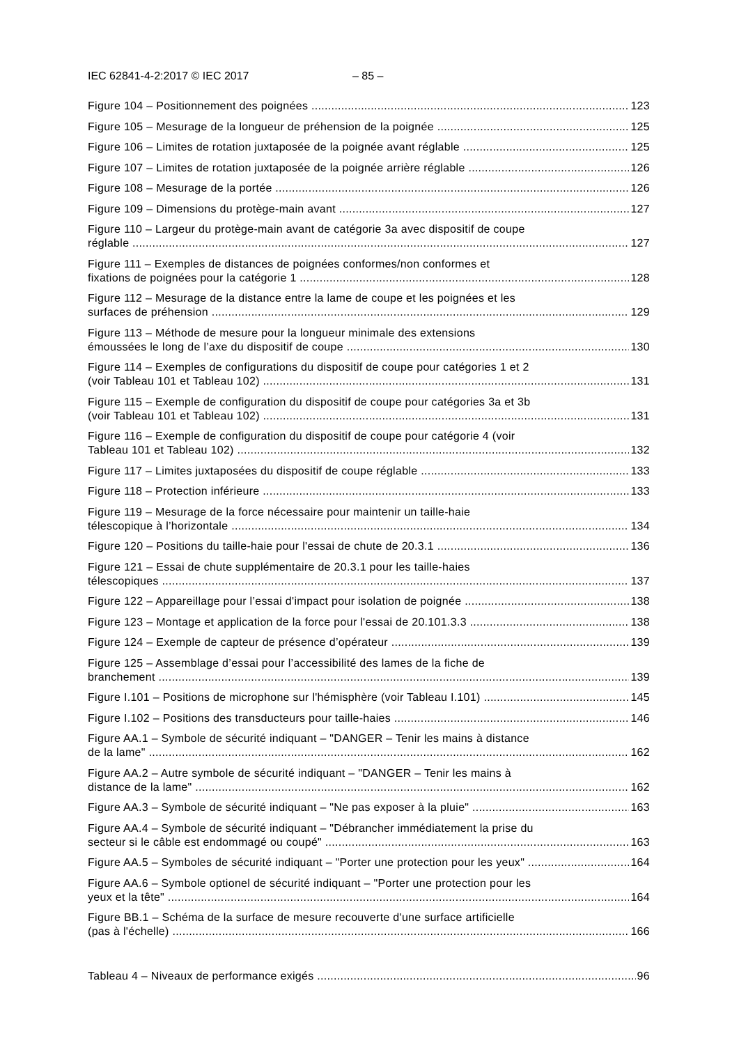IEC 62841-4-2:2017 © IEC 2017 – 85 –
Figure 104 – Positionnement des poignées
123
Figure 105 – Mesurage de la longueur de préhension de la poignée
125
Figure 106 – Limites de rotation juxtaposée de la poignée avant réglable
125
Figure 107 – Limites de rotation juxtaposée de la poignée arrière réglable
126
Figure 108 – Mesurage de la portée
126
Figure 109 – Dimensions du protège-main avant
127
Figure 110 – Largeur du protège-main avant de catégorie 3a avec dispositif de coupe
réglable
127
Figure 111 – Exemples de distances de poignées conformes/non conformes et
fixations de poignées pour la catégorie 1
128
Figure 112 – Mesurage de la distance entre la lame de coupe et les poignées et les
surfaces de préhension
129
Figure 113 – Méthode de mesure pour la longueur minimale des extensions
émoussées le long de l’axe du dispositif de coupe
130
Figure 114 – Exemples de configurations du dispositif de coupe pour catégories 1 et 2
(voir Tableau 101 et Tableau 102)
131
Figure 115 – Exemple de configuration du dispositif de coupe pour catégories 3a et 3b
(voir Tableau 101 et Tableau 102)
131
Figure 116 – Exemple de configuration du dispositif de coupe pour catégorie 4 (voir
Tableau 101 et Tableau 102)
132
Figure 117 – Limites juxtaposées du dispositif de coupe réglable
133
Figure 118 – Protection inférieure
133
Figure 119 – Mesurage de la force nécessaire pour maintenir un taille-haie
télescopique à l’horizontale
134
Figure 120 – Positions du taille-haie pour l'essai de chute de 20.3.1
136
Figure 121 – Essai de chute supplémentaire de 20.3.1 pour les taille-haies
télescopiques
137
Figure 122 – Appareillage pour l’essai d'impact pour isolation de poignée
138
Figure 123 – Montage et application de la force pour l'essai de 20.101.3.3
138
Figure 124 – Exemple de capteur de présence d’opérateur
139
Figure 125 – Assemblage d’essai pour l’accessibilité des lames de la fiche de
branchement
139
Figure I.101 – Positions de microphone sur l'hémisphère (voir Tableau I.101)
145
Figure I.102 – Positions des transducteurs pour taille-haies
146
Figure AA.1 – Symbole de sécurité indiquant – "DANGER – Tenir les mains à distance
de la lame"
162
Figure AA.2 – Autre symbole de sécurité indiquant – "DANGER – Tenir les mains à
distance de la lame"
162
Figure AA.3 – Symbole de sécurité indiquant – "Ne pas exposer à la pluie"
163
Figure AA.4 – Symbole de sécurité indiquant – "Débrancher immédiatement la prise du
secteur si le câble est endommagé ou coupé"
163
Figure AA.5 – Symboles de sécurité indiquant – "Porter une protection pour les yeux"
164
Figure AA.6 – Symbole optionel de sécurité indiquant – "Porter une protection pour les
yeux et la tête"
164
Figure BB.1 – Schéma de la surface de mesure recouverte d'une surface artificielle
(pas à l'échelle)
166
Tableau 4 – Niveaux de performance exigés
96